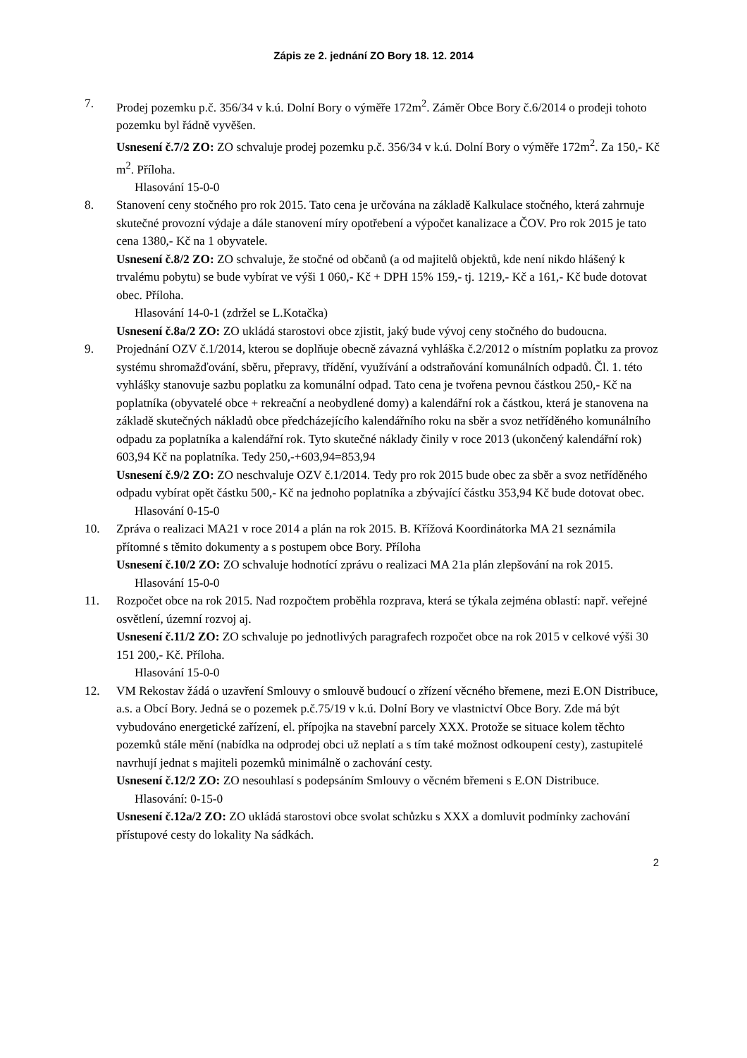Zápis ze 2. jednání ZO Bory 18. 12. 2014
7. Prodej pozemku p.č. 356/34 v k.ú. Dolní Bory o výměře 172m<sup>2</sup>. Záměr Obce Bory č.6/2014 o prodeji tohoto pozemku byl řádně vyvěšen.
Usnesení č.7/2 ZO: ZO schvaluje prodej pozemku p.č. 356/34 v k.ú. Dolní Bory o výměře 172m<sup>2</sup>. Za 150,- Kč m<sup>2</sup>. Příloha.
Hlasování 15-0-0
8. Stanovení ceny stočného pro rok 2015. Tato cena je určována na základě Kalkulace stočného, která zahrnuje skutečné provozní výdaje a dále stanovení míry opotřebení a výpočet kanalizace a ČOV. Pro rok 2015 je tato cena 1380,- Kč na 1 obyvatele.
Usnesení č.8/2 ZO: ZO schvaluje, že stočné od občanů (a od majitelů objektů, kde není nikdo hlášený k trvalému pobytu) se bude vybírat ve výši 1 060,- Kč + DPH 15% 159,- tj. 1219,- Kč a 161,- Kč bude dotovat obec. Příloha.
Hlasování 14-0-1 (zdržel se L.Kotačka)
Usnesení č.8a/2 ZO: ZO ukládá starostovi obce zjistit, jaký bude vývoj ceny stočného do budoucna.
9. Projednání OZV č.1/2014, kterou se doplňuje obecně závazná vyhláška č.2/2012 o místním poplatku za provoz systému shromažďování, sběru, přepravy, třídění, využívání a odstraňování komunálních odpadů. Čl. 1. této vyhlášky stanovuje sazbu poplatku za komunální odpad. Tato cena je tvořena pevnou částkou 250,- Kč na poplatníka (obyvatelé obce + rekreační a neobydlené domy) a kalendářní rok a částkou, která je stanovena na základě skutečných nákladů obce předcházejícího kalendářního roku na sběr a svoz netříděného komunálního odpadu za poplatníka a kalendářní rok. Tyto skutečné náklady činily v roce 2013 (ukončený kalendářní rok) 603,94 Kč na poplatníka. Tedy 250,-+603,94=853,94
Usnesení č.9/2 ZO: ZO neschvaluje OZV č.1/2014. Tedy pro rok 2015 bude obec za sběr a svoz netříděného odpadu vybírat opět částku 500,- Kč na jednoho poplatníka a zbývající částku 353,94 Kč bude dotovat obec.
Hlasování 0-15-0
10. Zpráva o realizaci MA21 v roce 2014 a plán na rok 2015. B. Křížová Koordinátorka MA 21 seznámila přítomné s těmito dokumenty a s postupem obce Bory. Příloha
Usnesení č.10/2 ZO: ZO schvaluje hodnotící zprávu o realizaci MA 21a plán zlepšování na rok 2015.
Hlasování 15-0-0
11. Rozpočet obce na rok 2015. Nad rozpočtem proběhla rozprava, která se týkala zejména oblastí: např. veřejné osvětlení, územní rozvoj aj.
Usnesení č.11/2 ZO: ZO schvaluje po jednotlivých paragrafech rozpočet obce na rok 2015 v celkové výši 30 151 200,- Kč. Příloha.
Hlasování 15-0-0
12. VM Rekostav žádá o uzavření Smlouvy o smlouvě budoucí o zřízení věcného břemene, mezi E.ON Distribuce, a.s. a Obcí Bory. Jedná se o pozemek p.č.75/19 v k.ú. Dolní Bory ve vlastnictví Obce Bory. Zde má být vybudováno energetické zařízení, el. přípojka na stavební parcely XXX. Protože se situace kolem těchto pozemků stále mění (nabídka na odprodej obci už neplatí a s tím také možnost odkoupení cesty), zastupitelé navrhují jednat s majiteli pozemků minimálně o zachování cesty.
Usnesení č.12/2 ZO: ZO nesouhlasí s podepsáním Smlouvy o věcném břemeni s E.ON Distribuce.
Hlasování: 0-15-0
Usnesení č.12a/2 ZO: ZO ukládá starostovi obce svolat schůzku s XXX a domluvit podmínky zachování přístupové cesty do lokality Na sádkách.
2